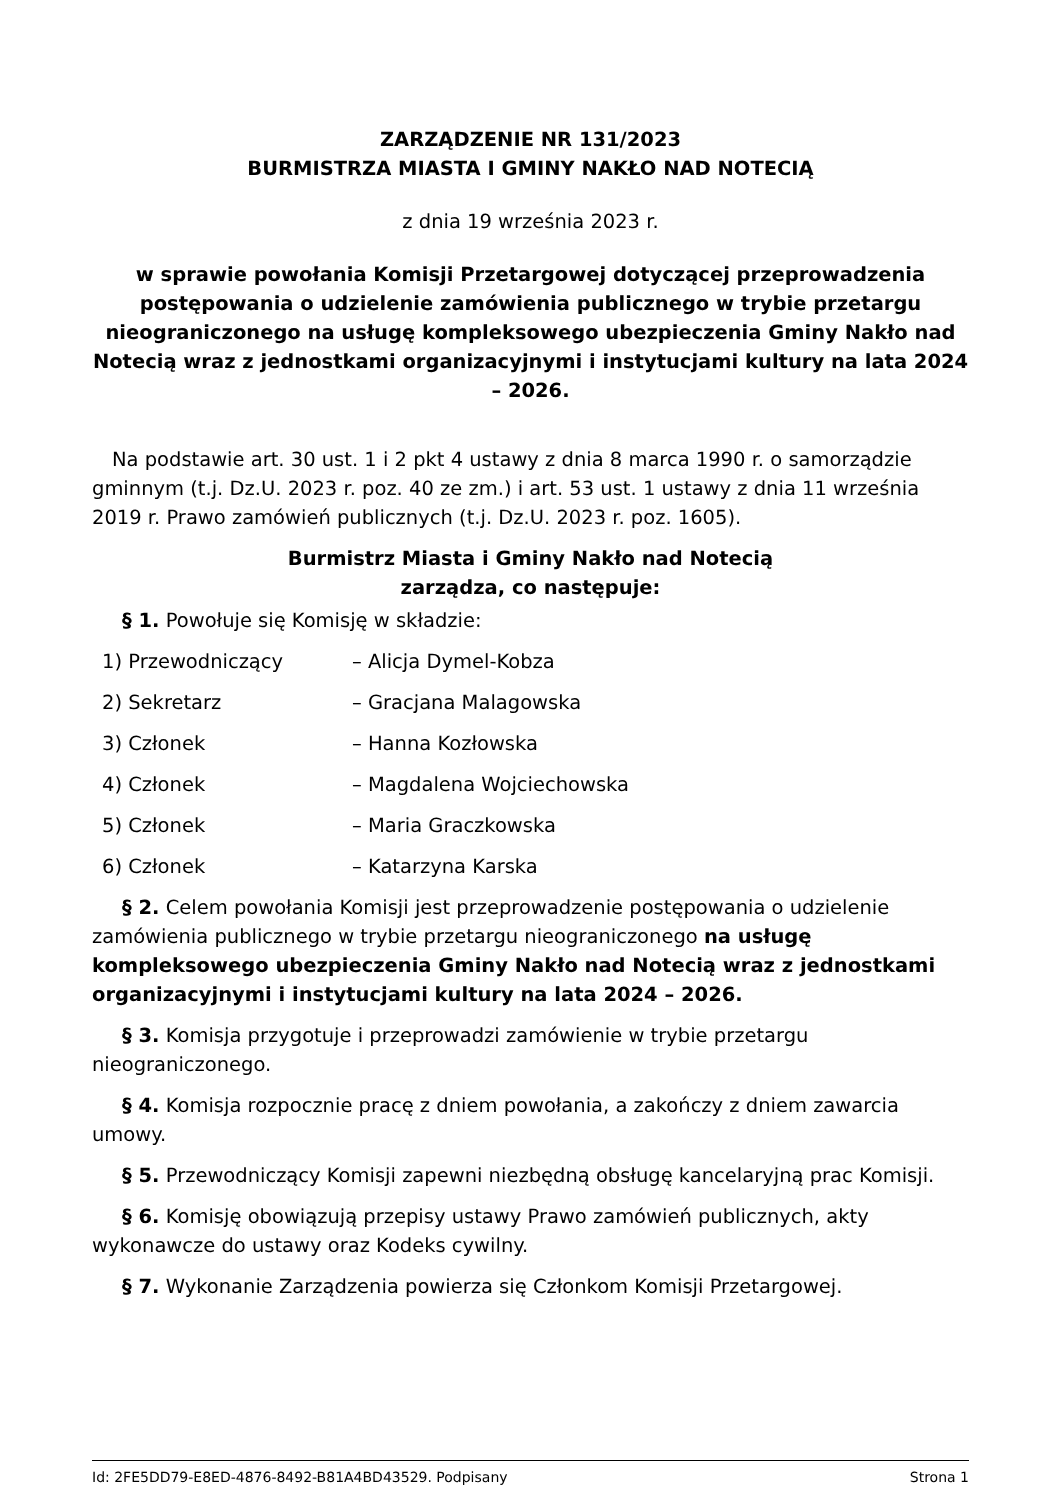ZARZĄDZENIE NR 131/2023
BURMISTRZA MIASTA I GMINY NAKŁO NAD NOTECIĄ
z dnia 19 września 2023 r.
w sprawie powołania Komisji Przetargowej dotyczącej przeprowadzenia postępowania o udzielenie zamówienia publicznego w trybie przetargu nieograniczonego na usługę kompleksowego ubezpieczenia Gminy Nakło nad Notecią wraz z jednostkami organizacyjnymi i instytucjami kultury na lata 2024 – 2026.
Na podstawie art. 30 ust. 1 i 2 pkt 4 ustawy z dnia 8 marca 1990 r. o samorządzie gminnym (t.j. Dz.U. 2023 r. poz. 40 ze zm.) i art. 53 ust. 1 ustawy z dnia 11 września 2019 r. Prawo zamówień publicznych (t.j. Dz.U. 2023 r. poz. 1605).
Burmistrz Miasta i Gminy Nakło nad Notecią
zarządza, co następuje:
§ 1. Powołuje się Komisję w składzie:
1) Przewodniczący – Alicja Dymel-Kobza
2) Sekretarz – Gracjana Malagowska
3) Członek – Hanna Kozłowska
4) Członek – Magdalena Wojciechowska
5) Członek – Maria Graczkowska
6) Członek – Katarzyna Karska
§ 2. Celem powołania Komisji jest przeprowadzenie postępowania o udzielenie zamówienia publicznego w trybie przetargu nieograniczonego na usługę kompleksowego ubezpieczenia Gminy Nakło nad Notecią wraz z jednostkami organizacyjnymi i instytucjami kultury na lata 2024 – 2026.
§ 3. Komisja przygotuje i przeprowadzi zamówienie w trybie przetargu nieograniczonego.
§ 4. Komisja rozpocznie pracę z dniem powołania, a zakończy z dniem zawarcia umowy.
§ 5. Przewodniczący Komisji zapewni niezbędną obsługę kancelaryjną prac Komisji.
§ 6. Komisję obowiązują przepisy ustawy Prawo zamówień publicznych, akty wykonawcze do ustawy oraz Kodeks cywilny.
§ 7. Wykonanie Zarządzenia powierza się Członkom Komisji Przetargowej.
Id: 2FE5DD79-E8ED-4876-8492-B81A4BD43529. Podpisany Strona 1